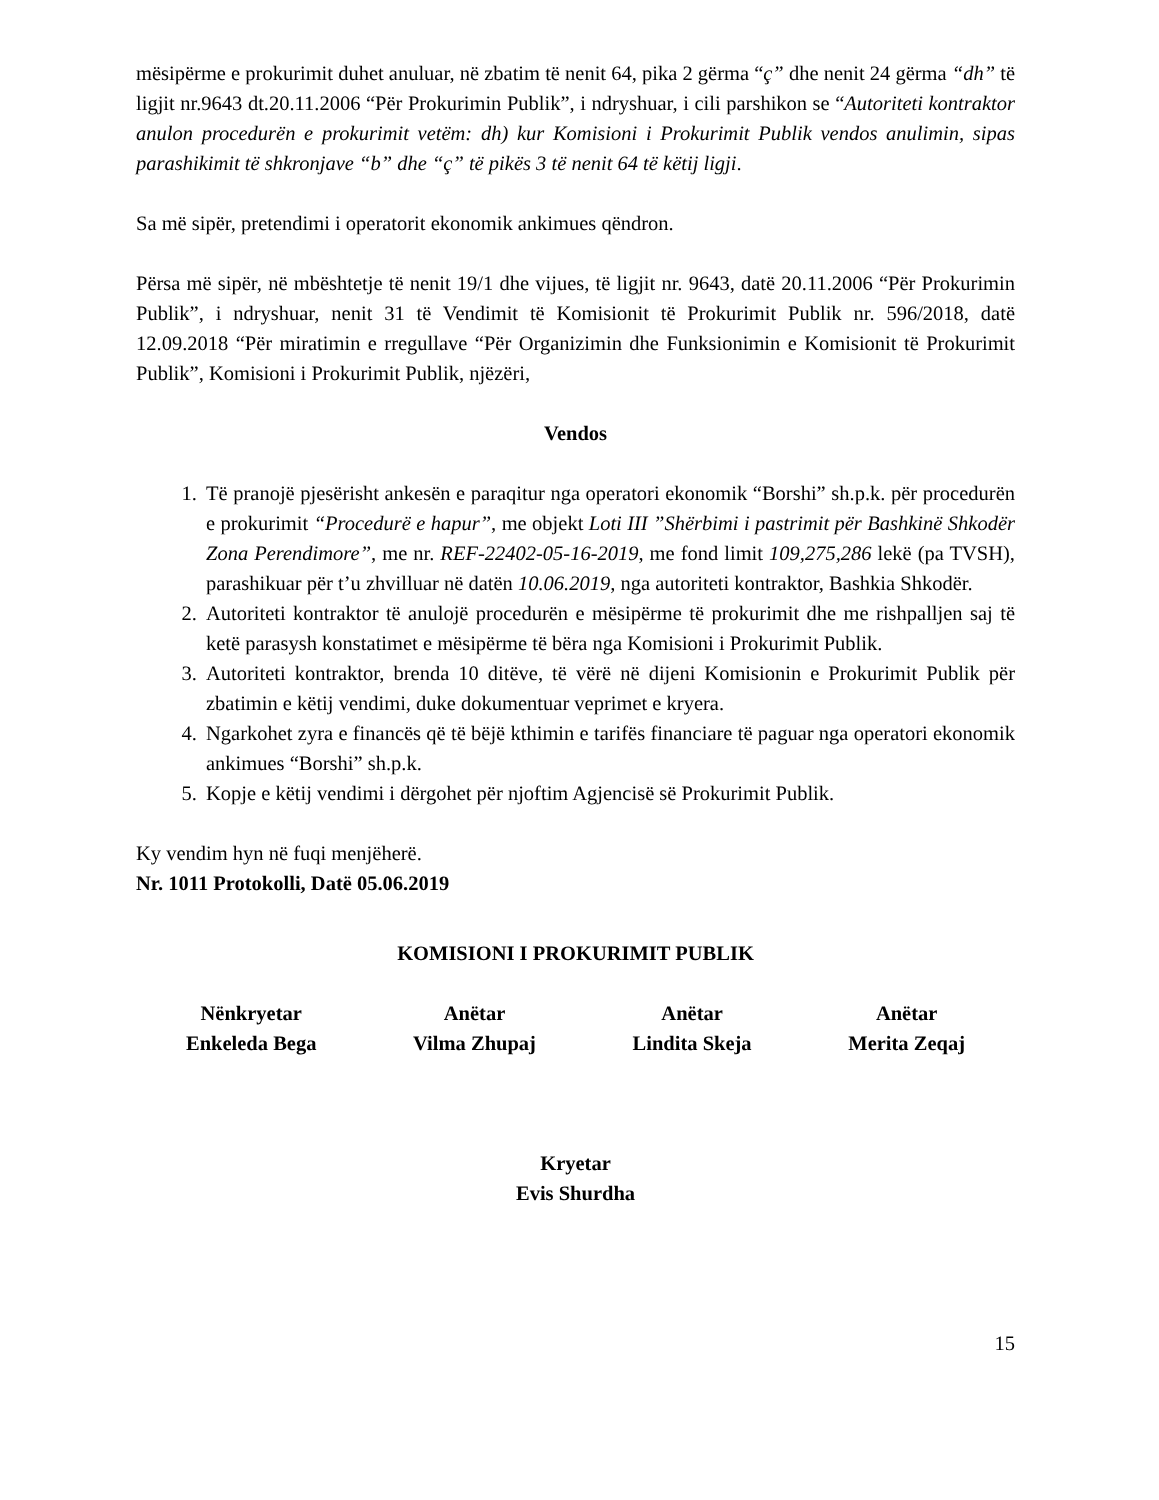mësipërme e prokurimit duhet anuluar, në zbatim të nenit 64, pika 2 gërma “ç” dhe nenit 24 gërma “dh” të ligjit nr.9643 dt.20.11.2006 “Për Prokurimin Publik”, i ndryshuar, i cili parshikon se “Autoriteti kontraktor anulon procedurën e prokurimit vetëm: dh) kur Komisioni i Prokurimit Publik vendos anulimin, sipas parashikimit të shkronjave “b” dhe “ç” të pikës 3 të nenit 64 të këtij ligji.
Sa më sipër, pretendimi i operatorit ekonomik ankimues qëndron.
Përsa më sipër, në mbështetje të nenit 19/1 dhe vijues, të ligjit nr. 9643, datë 20.11.2006 “Për Prokurimin Publik”, i ndryshuar, nenit 31 të Vendimit të Komisionit të Prokurimit Publik nr. 596/2018, datë 12.09.2018 “Për miratimin e rregullave “Për Organizimin dhe Funksionimin e Komisionit të Prokurimit Publik”, Komisioni i Prokurimit Publik, njëzëri,
Vendos
1. Të pranojë pjesërisht ankesën e paraqitur nga operatori ekonomik “Borshi” sh.p.k. për procedurën e prokurimit “Procedurë e hapur”, me objekt Loti III ”Shërbimi i pastrimit për Bashkinë Shkodër Zona Perendimore”, me nr. REF-22402-05-16-2019, me fond limit 109,275,286 lekë (pa TVSH), parashikuar për t’u zhvilluar në datën 10.06.2019, nga autoriteti kontraktor, Bashkia Shkodër.
2. Autoriteti kontraktor të anulojë procedurën e mësipërme të prokurimit dhe me rishpalljen saj të ketë parasysh konstatimet e mësipërme të bëra nga Komisioni i Prokurimit Publik.
3. Autoriteti kontraktor, brenda 10 ditëve, të vërë në dijeni Komisionin e Prokurimit Publik për zbatimin e këtij vendimi, duke dokumentuar veprimet e kryera.
4. Ngarkohet zyra e financës që të bëjë kthimin e tarifës financiare të paguar nga operatori ekonomik ankimues “Borshi” sh.p.k.
5. Kopje e këtij vendimi i dërgohet për njoftim Agjencisë së Prokurimit Publik.
Ky vendim hyn në fuqi menjëherë.
Nr. 1011 Protokolli, Datë 05.06.2019
KOMISIONI I PROKURIMIT PUBLIK
Nënkryetar
Enkeleda Bega
Anëtar
Vilma Zhupaj
Anëtar
Lindita Skeja
Anëtar
Merita Zeqaj
Kryetar
Evis Shurdha
15